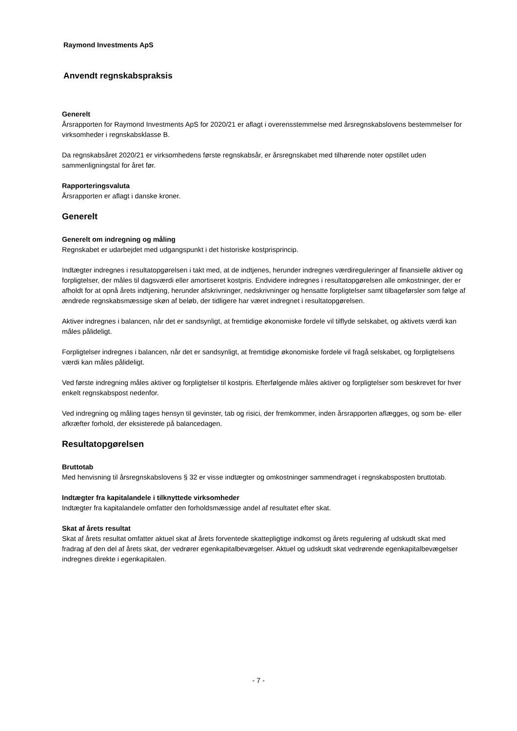Raymond Investments ApS
Anvendt regnskabspraksis
Generelt
Årsrapporten for Raymond Investments ApS for 2020/21 er aflagt i overensstemmelse med årsregnskabslovens bestemmelser for virksomheder i regnskabsklasse B.
Da regnskabsåret 2020/21 er virksomhedens første regnskabsår, er årsregnskabet med tilhørende noter opstillet uden sammenligningstal for året før.
Rapporteringsvaluta
Årsrapporten er aflagt i danske kroner.
Generelt
Generelt om indregning og måling
Regnskabet er udarbejdet med udgangspunkt i det historiske kostprisprincip.
Indtægter indregnes i resultatopgørelsen i takt med, at de indtjenes, herunder indregnes værdireguleringer af finansielle aktiver og forpligtelser, der måles til dagsværdi eller amortiseret kostpris. Endvidere indregnes i resultatopgørelsen alle omkostninger, der er afholdt for at opnå årets indtjening, herunder afskrivninger, nedskrivninger og hensatte forpligtelser samt tilbageførsler som følge af ændrede regnskabsmæssige skøn af beløb, der tidligere har været indregnet i resultatopgørelsen.
Aktiver indregnes i balancen, når det er sandsynligt, at fremtidige økonomiske fordele vil tilflyde selskabet, og aktivets værdi kan måles pålideligt.
Forpligtelser indregnes i balancen, når det er sandsynligt, at fremtidige økonomiske fordele vil fragå selskabet, og forpligtelsens værdi kan måles pålideligt.
Ved første indregning måles aktiver og forpligtelser til kostpris. Efterfølgende måles aktiver og forpligtelser som beskrevet for hver enkelt regnskabspost nedenfor.
Ved indregning og måling tages hensyn til gevinster, tab og risici, der fremkommer, inden årsrapporten aflægges, og som be- eller afkræfter forhold, der eksisterede på balancedagen.
Resultatopgørelsen
Bruttotab
Med henvisning til årsregnskabslovens § 32 er visse indtægter og omkostninger sammendraget i regnskabsposten bruttotab.
Indtægter fra kapitalandele i tilknyttede virksomheder
Indtægter fra kapitalandele omfatter den forholdsmæssige andel af resultatet efter skat.
Skat af årets resultat
Skat af årets resultat omfatter aktuel skat af årets forventede skattepligtige indkomst og årets regulering af udskudt skat med fradrag af den del af årets skat, der vedrører egenkapitalbevægelser. Aktuel og udskudt skat vedrørende egenkapitalbevægelser indregnes direkte i egenkapitalen.
- 7 -